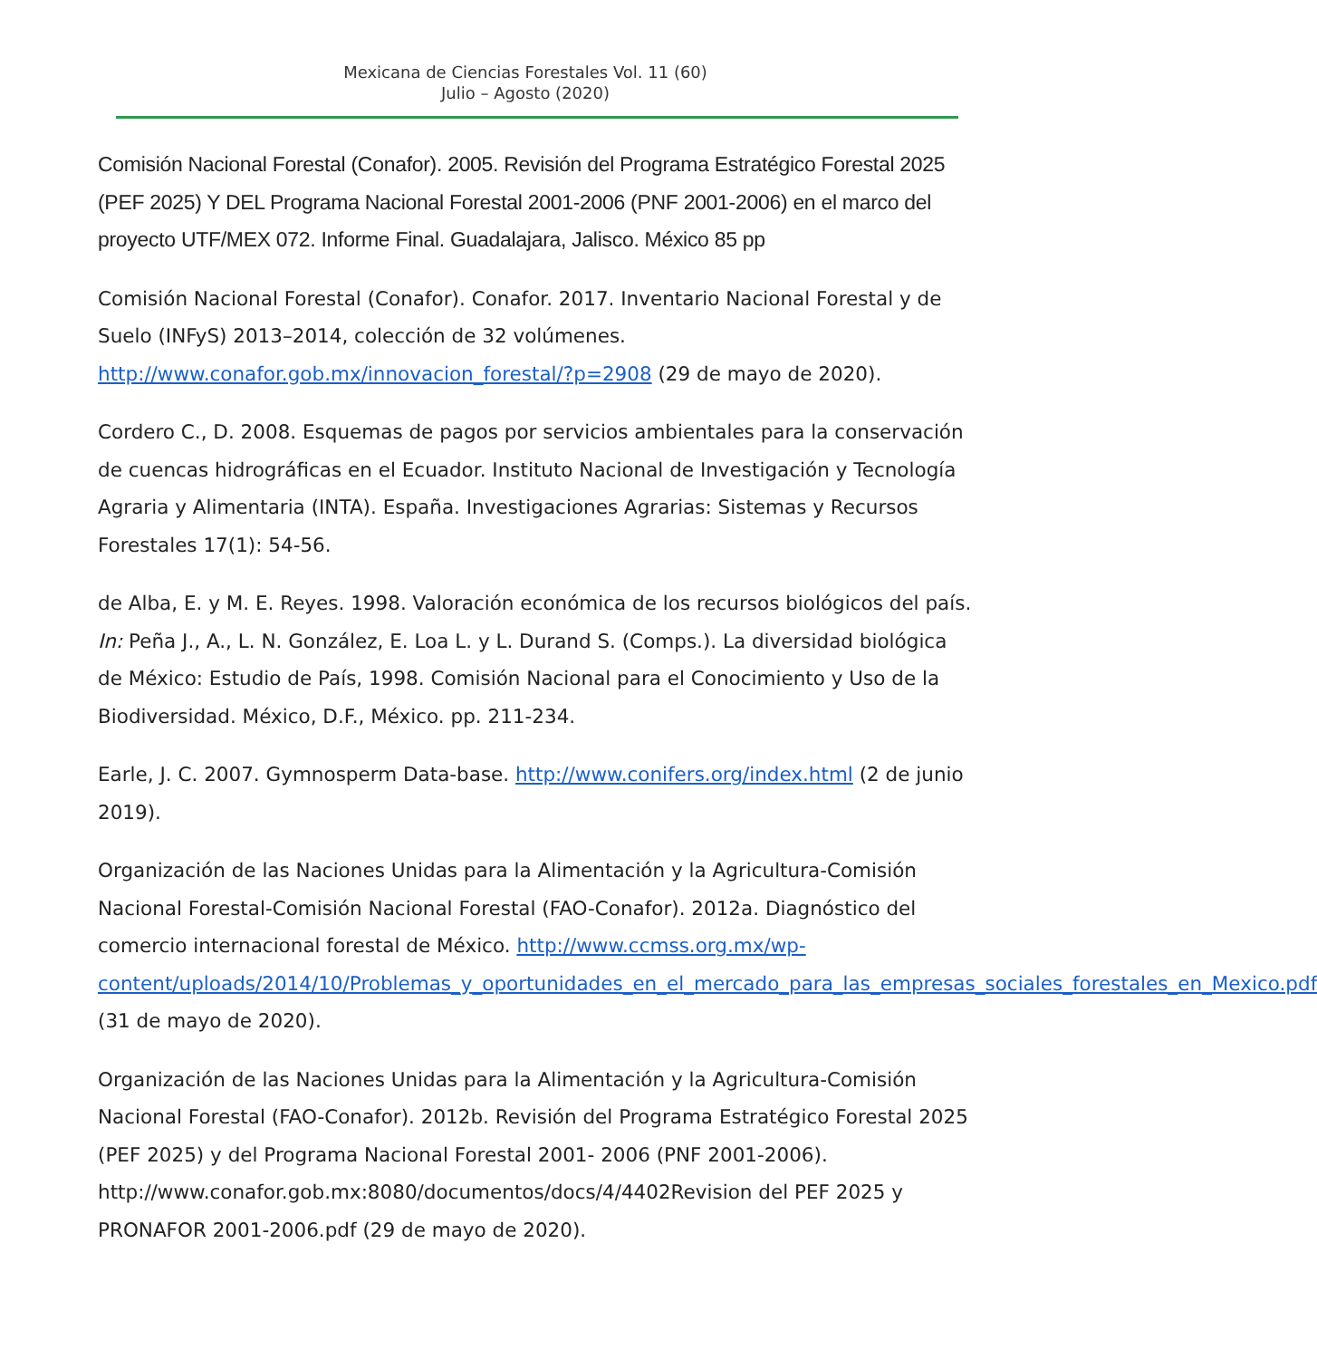Mexicana de Ciencias Forestales Vol. 11 (60)
Julio – Agosto (2020)
Comisión Nacional Forestal (Conafor). 2005. Revisión del Programa Estratégico Forestal 2025 (PEF 2025) Y DEL Programa Nacional Forestal 2001-2006 (PNF 2001-2006) en el marco del proyecto UTF/MEX 072. Informe Final. Guadalajara, Jalisco. México 85 pp
Comisión Nacional Forestal (Conafor). Conafor. 2017. Inventario Nacional Forestal y de Suelo (INFyS) 2013–2014, colección de 32 volúmenes. http://www.conafor.gob.mx/innovacion_forestal/?p=2908 (29 de mayo de 2020).
Cordero C., D. 2008. Esquemas de pagos por servicios ambientales para la conservación de cuencas hidrográficas en el Ecuador. Instituto Nacional de Investigación y Tecnología Agraria y Alimentaria (INTA). España. Investigaciones Agrarias: Sistemas y Recursos Forestales 17(1): 54-56.
de Alba, E. y M. E. Reyes. 1998. Valoración económica de los recursos biológicos del país. In: Peña J., A., L. N. González, E. Loa L. y L. Durand S. (Comps.). La diversidad biológica de México: Estudio de País, 1998. Comisión Nacional para el Conocimiento y Uso de la Biodiversidad. México, D.F., México. pp. 211-234.
Earle, J. C. 2007. Gymnosperm Data-base. http://www.conifers.org/index.html (2 de junio 2019).
Organización de las Naciones Unidas para la Alimentación y la Agricultura-Comisión Nacional Forestal-Comisión Nacional Forestal (FAO-Conafor). 2012a. Diagnóstico del comercio internacional forestal de México. http://www.ccmss.org.mx/wp-content/uploads/2014/10/Problemas_y_oportunidades_en_el_mercado_para_las_empresas_sociales_forestales_en_Mexico.pdf (31 de mayo de 2020).
Organización de las Naciones Unidas para la Alimentación y la Agricultura-Comisión Nacional Forestal (FAO-Conafor). 2012b. Revisión del Programa Estratégico Forestal 2025 (PEF 2025) y del Programa Nacional Forestal 2001- 2006 (PNF 2001-2006). http://www.conafor.gob.mx:8080/documentos/docs/4/4402Revision del PEF 2025 y PRONAFOR 2001-2006.pdf (29 de mayo de 2020).